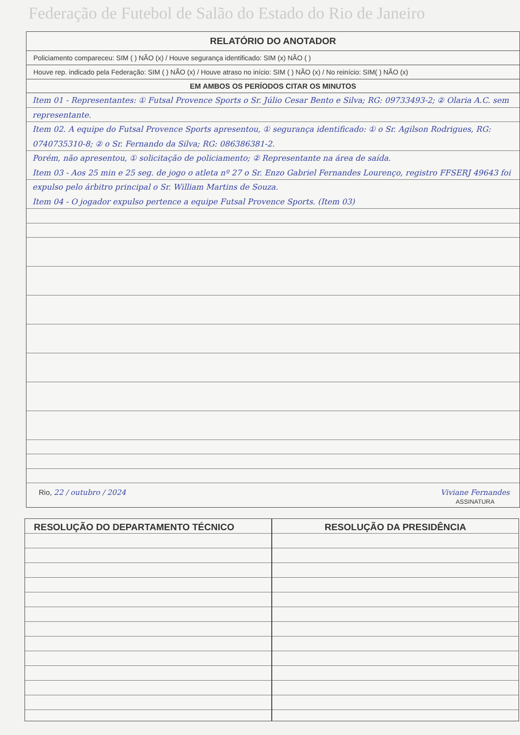Federação de Futebol de Salão do Estado do Rio de Janeiro
RELATÓRIO DO ANOTADOR
Policiamento compareceu: SIM ( ) NÃO (x) / Houve segurança identificado: SIM (x) NÃO ( )
Houve rep. indicado pela Federação: SIM ( ) NÃO (x) / Houve atraso no início: SIM ( ) NÃO (x) / No reinício: SIM( ) NÃO (x)
EM AMBOS OS PERÍODOS CITAR OS MINUTOS
Item 01 - Representantes: ① Futsal Provence Sports o Sr. Júlio Cesar Bento e Silva; RG: 09733493-2; ② Olaria A.C. sem representante.
Item 02. A equipe do Futsal Provence Sports apresentou, ① segurança identificado: ① o Sr. Agilson Rodrigues, RG: 0740735310-8; ② o Sr. Fernando da Silva; RG: 086386381-2.
Porém, não apresentou, ① solicitação de policiamento; ② Representante na área de saída.
Item 03 - Aos 25 min e 25 seg. de jogo o atleta nº 27 o Sr. Enzo Gabriel Fernandes Lourenço, registro FFSERJ 49643 foi expulso pelo árbitro principal o Sr. William Martins de Souza.
Item 04 - O jogador expulso pertence a equipe Futsal Provence Sports. (Item 03)
Rio, 22 / outubro / 2024 Viviane Fernandes
ASSINATURA
RESOLUÇÃO DO DEPARTAMENTO TÉCNICO
RESOLUÇÃO DA PRESIDÊNCIA